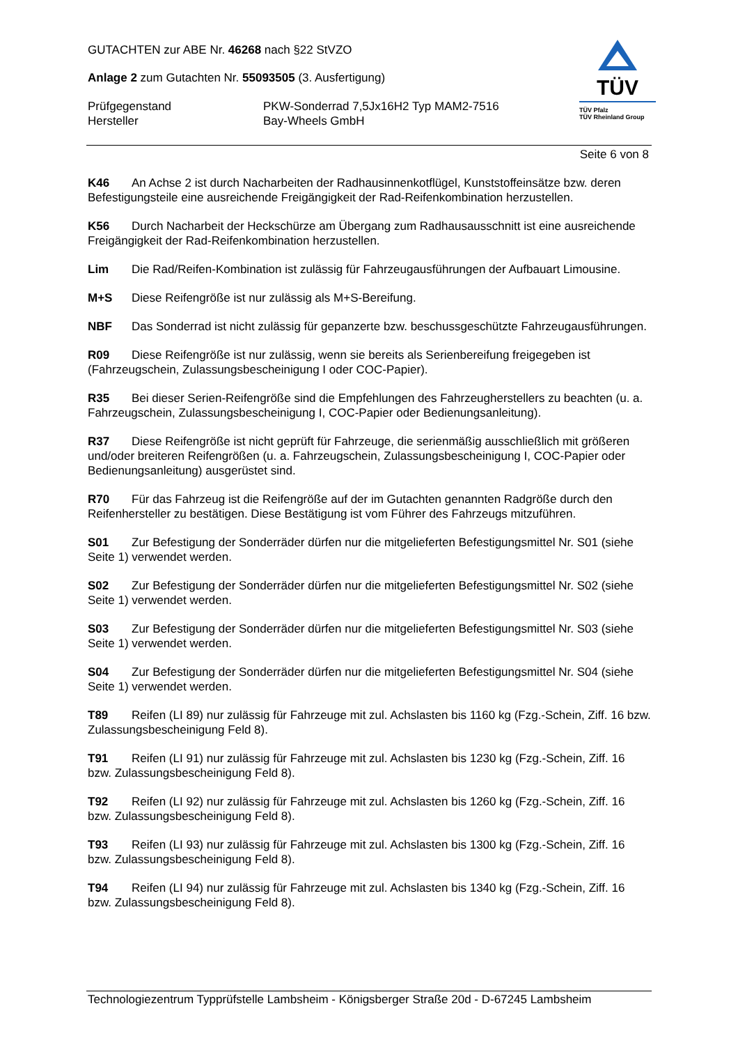GUTACHTEN zur ABE Nr. 46268 nach §22 StVZO
Anlage 2 zum Gutachten Nr. 55093505 (3. Ausfertigung)
Prüfgegenstand PKW-Sonderrad 7,5Jx16H2 Typ MAM2-7516
Hersteller Bay-Wheels GmbH
TÜV
TÜV Pfalz
TÜV Rheinland Group
Seite 6 von 8
K46 An Achse 2 ist durch Nacharbeiten der Radhausinnenkotflügel, Kunststoffeinsätze bzw. deren Befestigungsteile eine ausreichende Freigängigkeit der Rad-Reifenkombination herzustellen.
K56 Durch Nacharbeit der Heckschürze am Übergang zum Radhausausschnitt ist eine ausreichende Freigängigkeit der Rad-Reifenkombination herzustellen.
Lim Die Rad/Reifen-Kombination ist zulässig für Fahrzeugausführungen der Aufbauart Limousine.
M+S Diese Reifengröße ist nur zulässig als M+S-Bereifung.
NBF Das Sonderrad ist nicht zulässig für gepanzerte bzw. beschussgeschützte Fahrzeugausführungen.
R09 Diese Reifengröße ist nur zulässig, wenn sie bereits als Serienbereifung freigegeben ist (Fahrzeugschein, Zulassungsbescheinigung I oder COC-Papier).
R35 Bei dieser Serien-Reifengröße sind die Empfehlungen des Fahrzeugherstellers zu beachten (u. a. Fahrzeugschein, Zulassungsbescheinigung I, COC-Papier oder Bedienungsanleitung).
R37 Diese Reifengröße ist nicht geprüft für Fahrzeuge, die serienmäßig ausschließlich mit größeren und/oder breiteren Reifengrößen (u. a. Fahrzeugschein, Zulassungsbescheinigung I, COC-Papier oder Bedienungsanleitung) ausgerüstet sind.
R70 Für das Fahrzeug ist die Reifengröße auf der im Gutachten genannten Radgröße durch den Reifenhersteller zu bestätigen. Diese Bestätigung ist vom Führer des Fahrzeugs mitzuführen.
S01 Zur Befestigung der Sonderräder dürfen nur die mitgelieferten Befestigungsmittel Nr. S01 (siehe Seite 1) verwendet werden.
S02 Zur Befestigung der Sonderräder dürfen nur die mitgelieferten Befestigungsmittel Nr. S02 (siehe Seite 1) verwendet werden.
S03 Zur Befestigung der Sonderräder dürfen nur die mitgelieferten Befestigungsmittel Nr. S03 (siehe Seite 1) verwendet werden.
S04 Zur Befestigung der Sonderräder dürfen nur die mitgelieferten Befestigungsmittel Nr. S04 (siehe Seite 1) verwendet werden.
T89 Reifen (LI 89) nur zulässig für Fahrzeuge mit zul. Achslasten bis 1160 kg (Fzg.-Schein, Ziff. 16 bzw. Zulassungsbescheinigung Feld 8).
T91 Reifen (LI 91) nur zulässig für Fahrzeuge mit zul. Achslasten bis 1230 kg (Fzg.-Schein, Ziff. 16 bzw. Zulassungsbescheinigung Feld 8).
T92 Reifen (LI 92) nur zulässig für Fahrzeuge mit zul. Achslasten bis 1260 kg (Fzg.-Schein, Ziff. 16 bzw. Zulassungsbescheinigung Feld 8).
T93 Reifen (LI 93) nur zulässig für Fahrzeuge mit zul. Achslasten bis 1300 kg (Fzg.-Schein, Ziff. 16 bzw. Zulassungsbescheinigung Feld 8).
T94 Reifen (LI 94) nur zulässig für Fahrzeuge mit zul. Achslasten bis 1340 kg (Fzg.-Schein, Ziff. 16 bzw. Zulassungsbescheinigung Feld 8).
Technologiezentrum Typprüfstelle Lambsheim - Königsberger Straße 20d - D-67245 Lambsheim